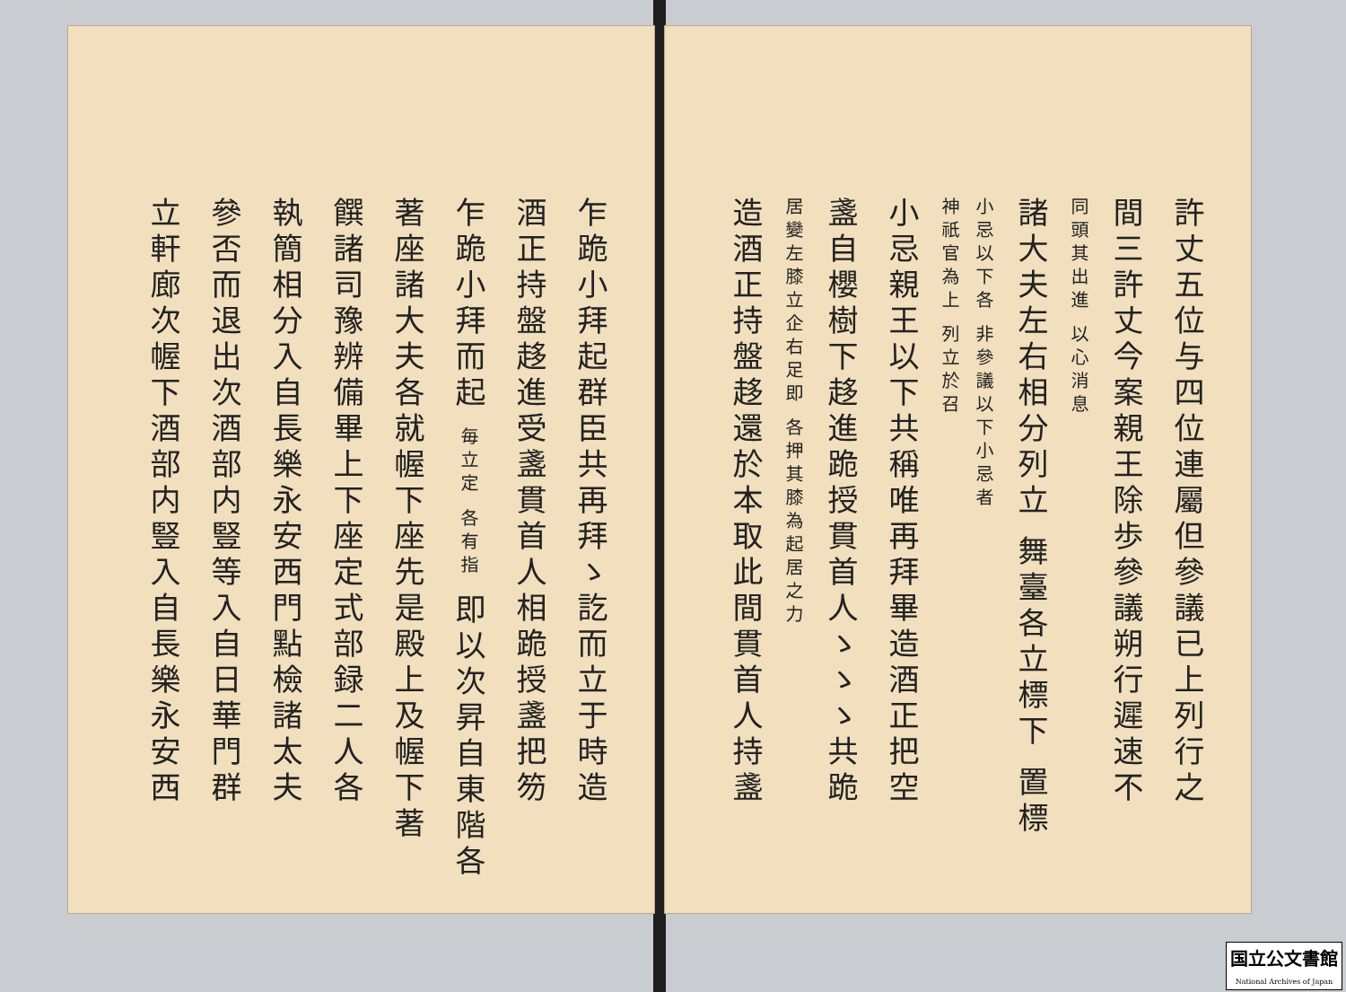許丈五位与四位連屬但參議已上列行之
間三許丈今案親王除歩參議朔行遲速不
同頭其出進 以心消息
諸大夫左右相分列立 舞臺各立標下 置標
小忌以下各 非參議以下小忌者
神祇官為上 列立於召
小忌親王以下共稱唯再拜畢造酒正把空
盞自櫻樹下趍進跪授貫首人ゝゝゝ共跪
居變左膝立企右足即 各押其膝為起居之力
造酒正持盤趍還於本取此間貫首人持盞
乍跪小拜起群臣共再拜ゝ訖而立于時造
酒正持盤趍進受盞貫首人相跪授盞把笏
乍跪小拜而起 毎立定 各有指 即以次昇自東階各
著座諸大夫各就幄下座先是殿上及幄下著
饌諸司豫辨備畢上下座定式部録二人各
執簡相分入自長樂永安西門點檢諸太夫
參否而退出次酒部内豎等入自日華門群
立軒廊次幄下酒部内豎入自長樂永安西
国立公文書館
National Archives of Japan